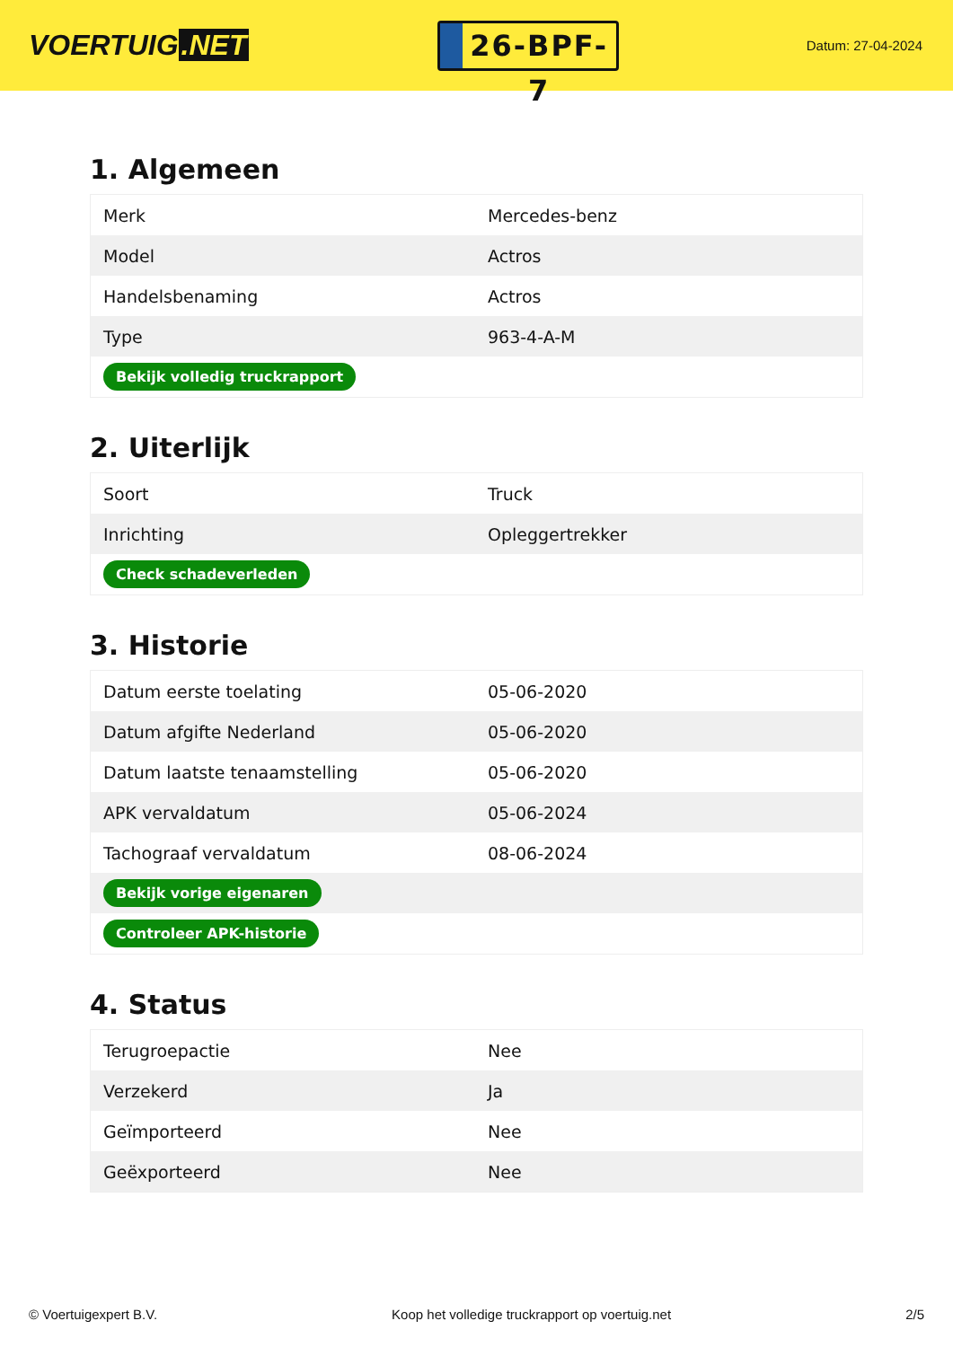VOERTUIG.NET
26-BPF-7
Datum: 27-04-2024
1. Algemeen
| Merk | Mercedes-benz |
| Model | Actros |
| Handelsbenaming | Actros |
| Type | 963-4-A-M |
| Bekijk volledig truckrapport | |
2. Uiterlijk
| Soort | Truck |
| Inrichting | Opleggertrekker |
| Check schadeverleden | |
3. Historie
| Datum eerste toelating | 05-06-2020 |
| Datum afgifte Nederland | 05-06-2020 |
| Datum laatste tenaamstelling | 05-06-2020 |
| APK vervaldatum | 05-06-2024 |
| Tachograaf vervaldatum | 08-06-2024 |
| Bekijk vorige eigenaren | |
| Controleer APK-historie | |
4. Status
| Terugroepactie | Nee |
| Verzekerd | Ja |
| Geïmporteerd | Nee |
| Geëxporteerd | Nee |
© Voertuigexpert B.V. Koop het volledige truckrapport op voertuig.net 2/5